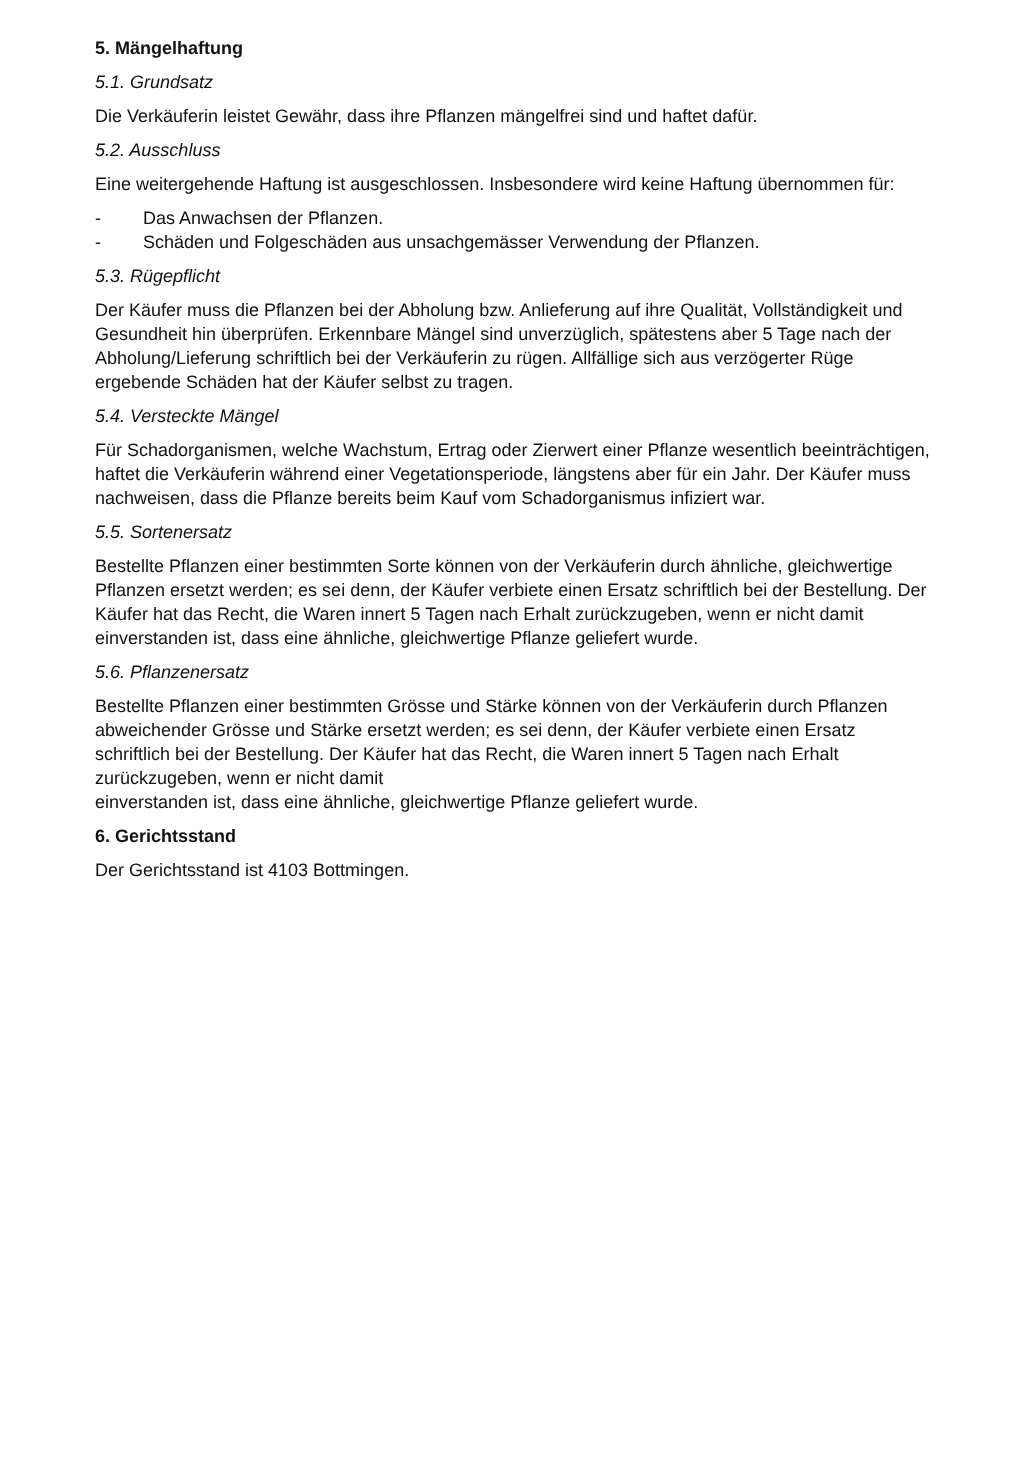5. Mängelhaftung
5.1. Grundsatz
Die Verkäuferin leistet Gewähr, dass ihre Pflanzen mängelfrei sind und haftet dafür.
5.2. Ausschluss
Eine weitergehende Haftung ist ausgeschlossen. Insbesondere wird keine Haftung übernommen für:
- Das Anwachsen der Pflanzen.
- Schäden und Folgeschäden aus unsachgemässer Verwendung der Pflanzen.
5.3. Rügepflicht
Der Käufer muss die Pflanzen bei der Abholung bzw. Anlieferung auf ihre Qualität, Vollständigkeit und Gesundheit hin überprüfen. Erkennbare Mängel sind unverzüglich, spätestens aber 5 Tage nach der Abholung/Lieferung schriftlich bei der Verkäuferin zu rügen. Allfällige sich aus verzögerter Rüge ergebende Schäden hat der Käufer selbst zu tragen.
5.4. Versteckte Mängel
Für Schadorganismen, welche Wachstum, Ertrag oder Zierwert einer Pflanze wesentlich beeinträchtigen, haftet die Verkäuferin während einer Vegetationsperiode, längstens aber für ein Jahr. Der Käufer muss nachweisen, dass die Pflanze bereits beim Kauf vom Schadorganismus infiziert war.
5.5. Sortenersatz
Bestellte Pflanzen einer bestimmten Sorte können von der Verkäuferin durch ähnliche, gleichwertige Pflanzen ersetzt werden; es sei denn, der Käufer verbiete einen Ersatz schriftlich bei der Bestellung. Der Käufer hat das Recht, die Waren innert 5 Tagen nach Erhalt zurückzugeben, wenn er nicht damit einverstanden ist, dass eine ähnliche, gleichwertige Pflanze geliefert wurde.
5.6. Pflanzenersatz
Bestellte Pflanzen einer bestimmten Grösse und Stärke können von der Verkäuferin durch Pflanzen abweichender Grösse und Stärke ersetzt werden; es sei denn, der Käufer verbiete einen Ersatz schriftlich bei der Bestellung. Der Käufer hat das Recht, die Waren innert 5 Tagen nach Erhalt zurückzugeben, wenn er nicht damit
einverstanden ist, dass eine ähnliche, gleichwertige Pflanze geliefert wurde.
6. Gerichtsstand
Der Gerichtsstand ist 4103 Bottmingen.